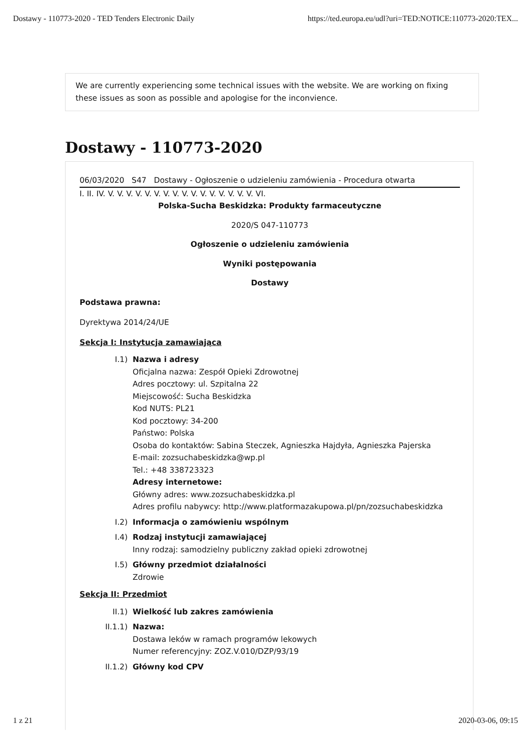Dostawy - 110773-2020 - TED Tenders Electronic Daily https://ted.europa.eu/udl?uri=TED:NOTICE:110773-2020:TEX...
We are currently experiencing some technical issues with the website. We are working on fixing these issues as soon as possible and apologise for the inconvience.
Dostawy - 110773-2020
06/03/2020 S47 Dostawy - Ogłoszenie o udzieleniu zamówienia - Procedura otwarta
I. II. IV. V. V. V. V. V. V. V. V. V. V. V. V. V. V. V. V. VI.
Polska-Sucha Beskidzka: Produkty farmaceutyczne
2020/S 047-110773
Ogłoszenie o udzieleniu zamówienia
Wyniki postępowania
Dostawy
Podstawa prawna:
Dyrektywa 2014/24/UE
Sekcja I: Instytucja zamawiająca
I.1) Nazwa i adresy
Oficjalna nazwa: Zespół Opieki Zdrowotnej
Adres pocztowy: ul. Szpitalna 22
Miejscowość: Sucha Beskidzka
Kod NUTS: PL21
Kod pocztowy: 34-200
Państwo: Polska
Osoba do kontaktów: Sabina Steczek, Agnieszka Hajdyła, Agnieszka Pajerska
E-mail: zozsuchabeskidzka@wp.pl
Tel.: +48 338723323
Adresy internetowe:
Główny adres: www.zozsuchabeskidzka.pl
Adres profilu nabywcy: http://www.platformazakupowa.pl/pn/zozsuchabeskidzka
I.2) Informacja o zamówieniu wspólnym
I.4) Rodzaj instytucji zamawiającej
Inny rodzaj: samodzielny publiczny zakład opieki zdrowotnej
I.5) Główny przedmiot działalności
Zdrowie
Sekcja II: Przedmiot
II.1) Wielkość lub zakres zamówienia
II.1.1) Nazwa:
Dostawa leków w ramach programów lekowych
Numer referencyjny: ZOZ.V.010/DZP/93/19
II.1.2) Główny kod CPV
1 z 21 2020-03-06, 09:15